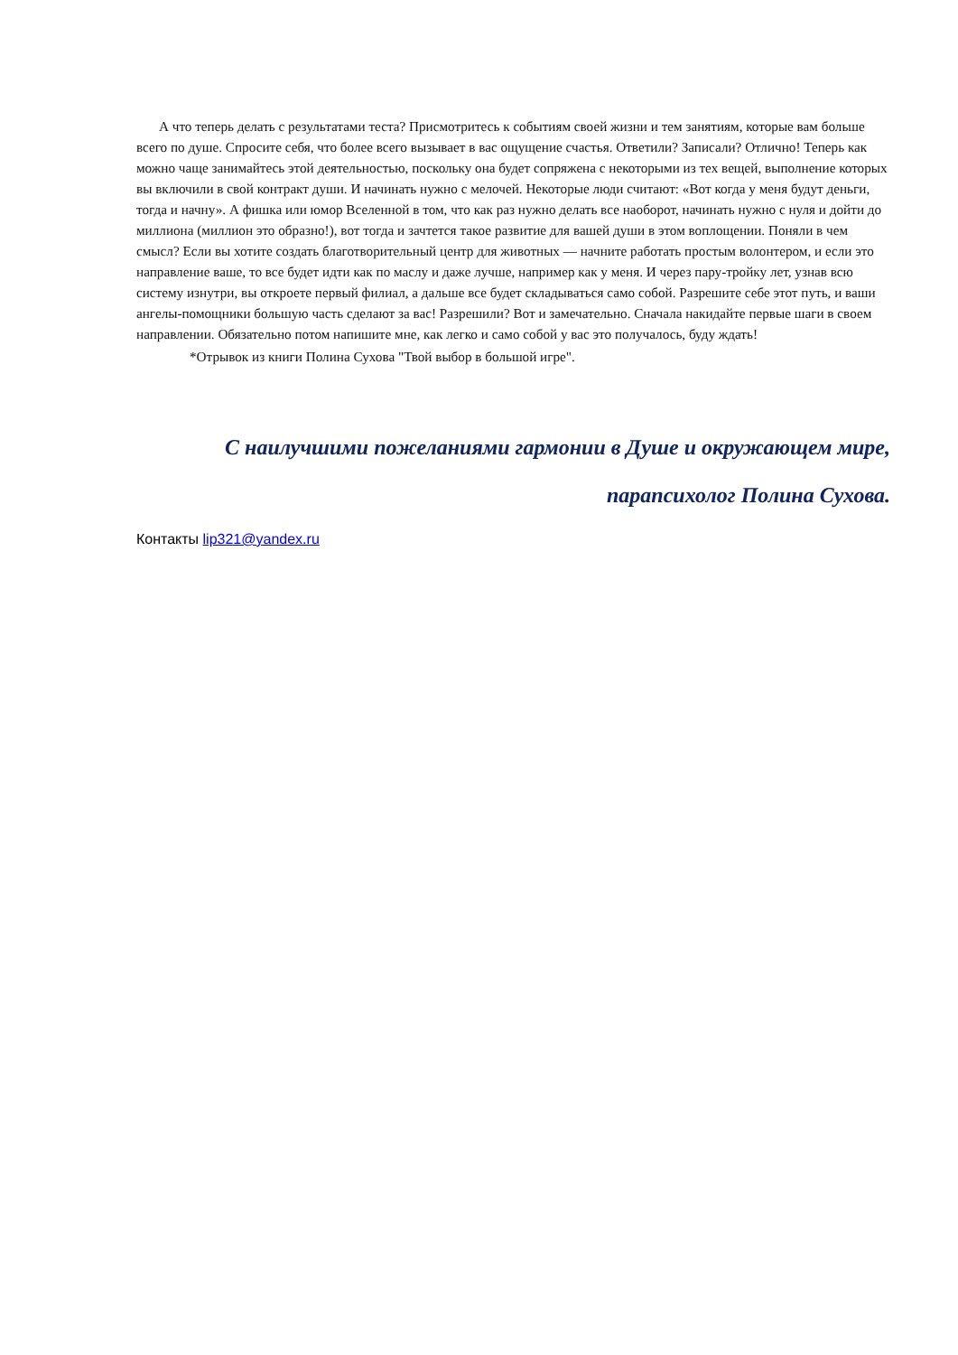А что теперь делать с результатами теста? Присмотритесь к событиям своей жизни и тем занятиям, которые вам больше всего по душе. Спросите себя, что более всего вызывает в вас ощущение счастья. Ответили? Записали? Отлично! Теперь как можно чаще занимайтесь этой деятельностью, поскольку она будет сопряжена с некоторыми из тех вещей, выполнение которых вы включили в свой контракт души. И начинать нужно с мелочей. Некоторые люди считают: «Вот когда у меня будут деньги, тогда и начну». А фишка или юмор Вселенной в том, что как раз нужно делать все наоборот, начинать нужно с нуля и дойти до миллиона (миллион это образно!), вот тогда и зачтется такое развитие для вашей души в этом воплощении. Поняли в чем смысл? Если вы хотите создать благотворительный центр для животных — начните работать простым волонтером, и если это направление ваше, то все будет идти как по маслу и даже лучше, например как у меня. И через пару-тройку лет, узнав всю систему изнутри, вы откроете первый филиал, а дальше все будет складываться само собой. Разрешите себе этот путь, и ваши ангелы-помощники большую часть сделают за вас! Разрешили? Вот и замечательно. Сначала накидайте первые шаги в своем направлении. Обязательно потом напишите мне, как легко и само собой у вас это получалось, буду ждать!
*Отрывок из книги Полина Сухова "Твой выбор в большой игре".
С наилучшими пожеланиями гармонии в Душе и окружающем мире,
парапсихолог Полина Сухова.
Контакты lip321@yandex.ru